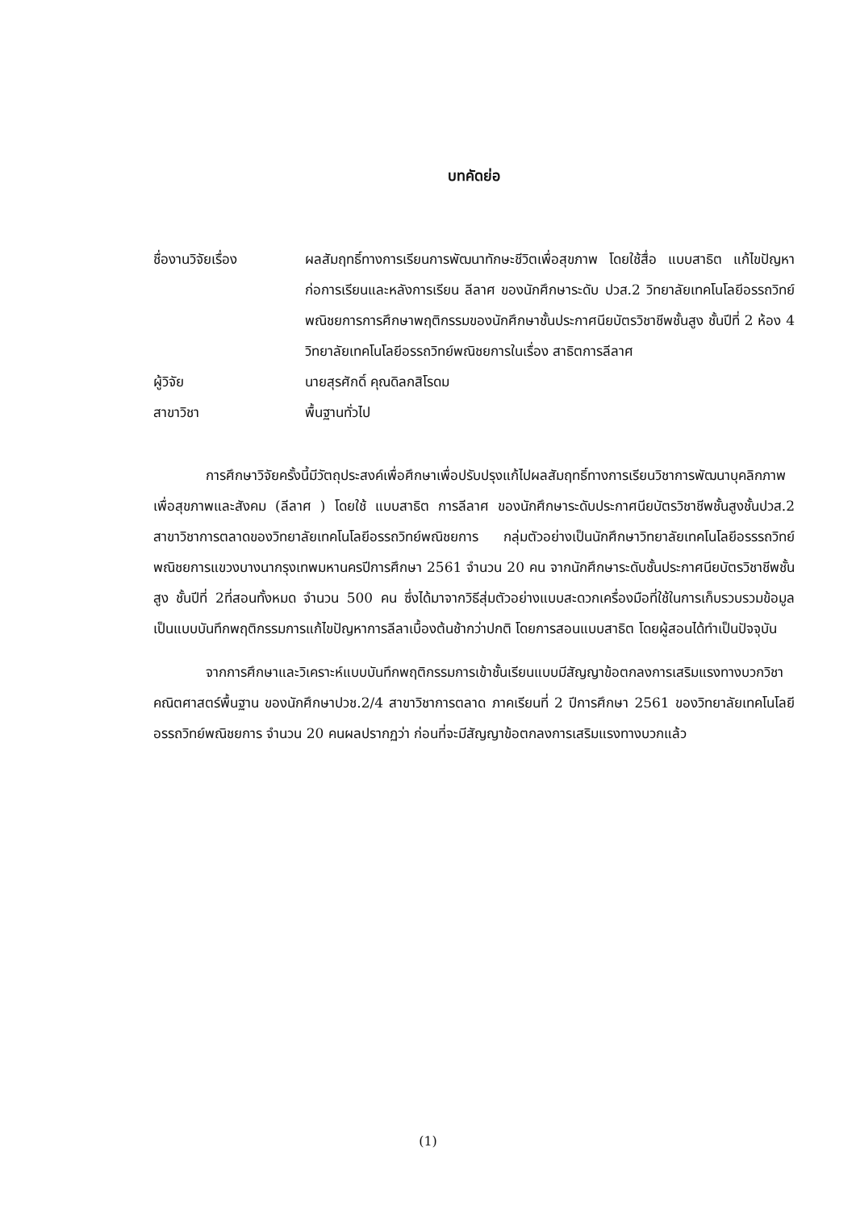บทคัดย่อ
ชื่องานวิจัยเรื่อง ผลสัมฤทธิ์ทางการเรียนการพัฒนาทักษะชีวิตเพื่อสุขภาพ โดยใช้สื่อ แบบสาธิต แก้ไขปัญหาก่อการเรียนและหลังการเรียน ลีลาศ ของนักศึกษาระดับ ปวส.2 วิทยาลัยเทคโนโลยีอรรถวิทย์พณิชยการการศึกษาพฤติกรรมของนักศึกษาชั้นประกาศนียบัตรวิชาชีพชั้นสูง ชั้นปีที่ 2 ห้อง 4 วิทยาลัยเทคโนโลยีอรรถวิทย์พณิชยการในเรื่อง สาธิตการลีลาศ
ผู้วิจัย นายสุรศักดิ์ คุณดิลกสิโรดม
สาขาวิชา พื้นฐานทั่วไป
การศึกษาวิจัยครั้งนี้มีวัตถุประสงค์เพื่อศึกษาเพื่อปรับปรุงแก้ไปผลสัมฤทธิ์ทางการเรียนวิชาการพัฒนาบุคลิกภาพเพื่อสุขภาพและสังคม (ลีลาศ ) โดยใช้ แบบสาธิต การลีลาศ ของนักศึกษาระดับประกาศนียบัตรวิชาชีพชั้นสูงชั้นปวส.2 สาขาวิชาการตลาดของวิทยาลัยเทคโนโลยีอรรถวิทย์พณิชยการ กลุ่มตัวอย่างเป็นนักศึกษาวิทยาลัยเทคโนโลยีอรรรถวิทย์พณิชยการแขวงบางนากรุงเทพมหานครปีการศึกษา 2561 จำนวน 20 คน จากนักศึกษาระดับชั้นประกาศนียบัตรวิชาชีพชั้นสูง ชั้นปีที่ 2ที่สอนทั้งหมด จำนวน 500 คน ซึ่งได้มาจากวิธีสุ่มตัวอย่างแบบสะดวกเครื่องมือที่ใช้ในการเก็บรวบรวมข้อมูลเป็นแบบบันทึกพฤติกรรมการแก้ไขปัญหาการลีลาเบื้องต้นช้ากว่าปกติ โดยการสอนแบบสาธิต โดยผู้สอนได้ทำเป็นปัจจุบัน
จากการศึกษาและวิเคราะห์แบบบันทึกพฤติกรรมการเข้าชั้นเรียนแบบมีสัญญาข้อตกลงการเสริมแรงทางบวกวิชาคณิตศาสตร์พื้นฐาน ของนักศึกษาปวช.2/4 สาขาวิชาการตลาด ภาคเรียนที่ 2 ปีการศึกษา 2561 ของวิทยาลัยเทคโนโลยีอรรถวิทย์พณิชยการ จำนวน 20 คนผลปรากฏว่า ก่อนที่จะมีสัญญาข้อตกลงการเสริมแรงทางบวกแล้ว
(1)